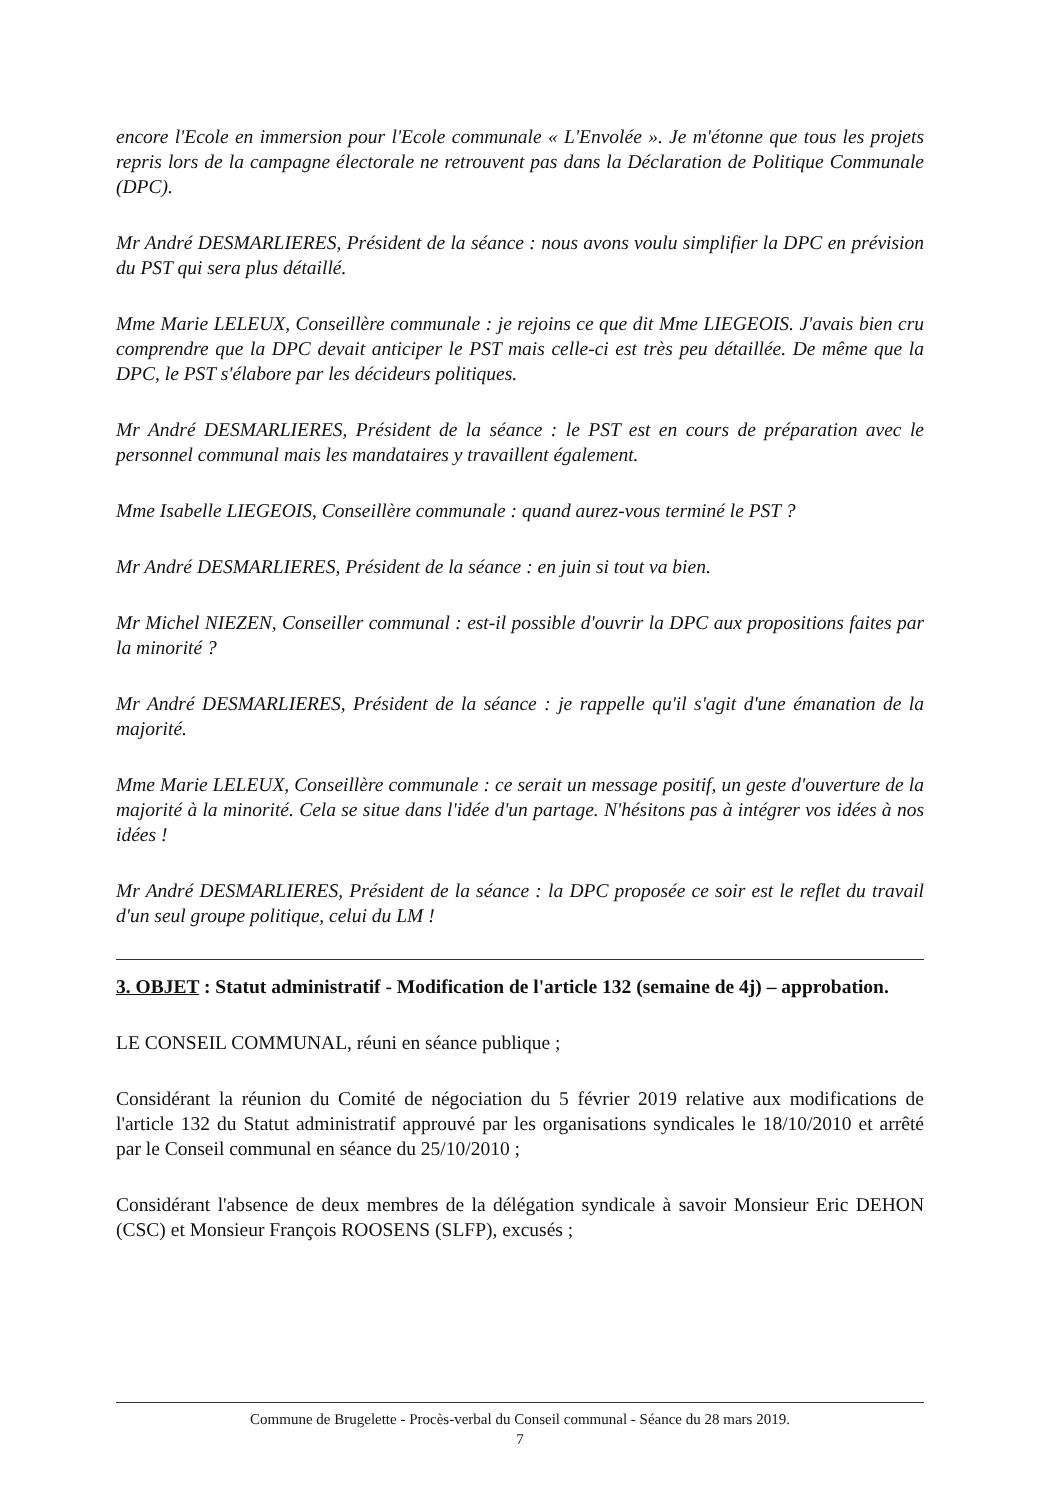encore l'Ecole en immersion pour l'Ecole communale « L'Envolée ». Je m'étonne que tous les projets repris lors de la campagne électorale ne retrouvent pas dans la Déclaration de Politique Communale (DPC).
Mr André DESMARLIERES, Président de la séance : nous avons voulu simplifier la DPC en prévision du PST qui sera plus détaillé.
Mme Marie LELEUX, Conseillère communale : je rejoins ce que dit Mme LIEGEOIS. J'avais bien cru comprendre que la DPC devait anticiper le PST mais celle-ci est très peu détaillée. De même que la DPC, le PST s'élabore par les décideurs politiques.
Mr André DESMARLIERES, Président de la séance : le PST est en cours de préparation avec le personnel communal mais les mandataires y travaillent également.
Mme Isabelle LIEGEOIS, Conseillère communale : quand aurez-vous terminé le PST ?
Mr André DESMARLIERES, Président de la séance : en juin si tout va bien.
Mr Michel NIEZEN, Conseiller communal : est-il possible d'ouvrir la DPC aux propositions faites par la minorité ?
Mr André DESMARLIERES, Président de la séance : je rappelle qu'il s'agit d'une émanation de la majorité.
Mme Marie LELEUX, Conseillère communale : ce serait un message positif, un geste d'ouverture de la majorité à la minorité. Cela se situe dans l'idée d'un partage. N'hésitons pas à intégrer vos idées à nos idées !
Mr André DESMARLIERES, Président de la séance : la DPC proposée ce soir est le reflet du travail d'un seul groupe politique, celui du LM !
3. OBJET : Statut administratif - Modification de l'article 132 (semaine de 4j) – approbation.
LE CONSEIL COMMUNAL, réuni en séance publique ;
Considérant la réunion du Comité de négociation du 5 février 2019 relative aux modifications de l'article 132 du Statut administratif approuvé par les organisations syndicales le 18/10/2010 et arrêté par le Conseil communal en séance du 25/10/2010 ;
Considérant l'absence de deux membres de la délégation syndicale à savoir Monsieur Eric DEHON (CSC) et Monsieur François ROOSENS (SLFP), excusés ;
Commune de Brugelette - Procès-verbal du Conseil communal - Séance du 28 mars 2019.
7